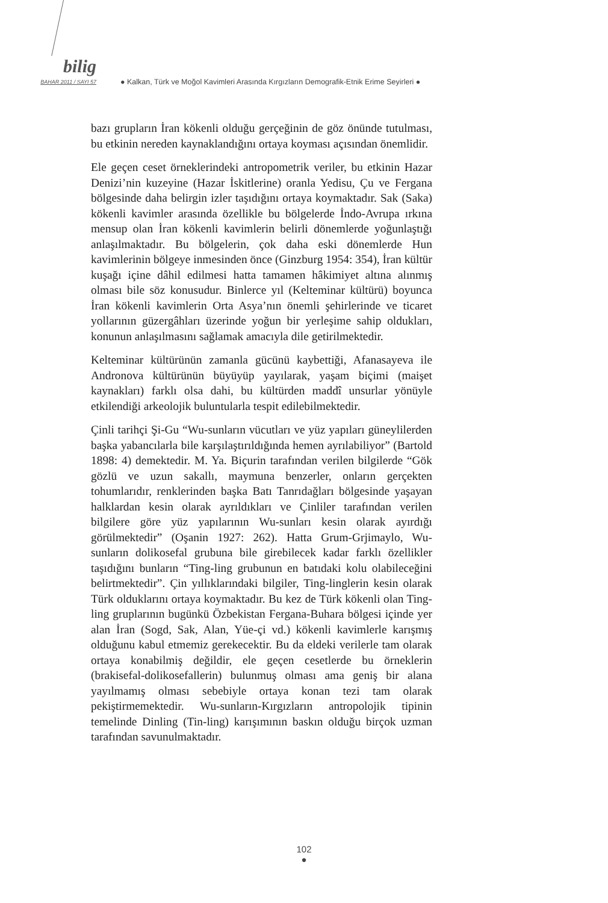bilig
BAHAR 2011 / SAYI 57
● Kalkan, Türk ve Moğol Kavimleri Arasında Kırgızların Demografik-Etnik Erime Seyirleri ●
bazı grupların İran kökenli olduğu gerçeğinin de göz önünde tutulması, bu etkinin nereden kaynaklandığını ortaya koyması açısından önemlidir.
Ele geçen ceset örneklerindeki antropometrik veriler, bu etkinin Hazar Denizi’nin kuzeyine (Hazar İskitlerine) oranla Yedisu, Çu ve Fergana bölgesinde daha belirgin izler taşıdığını ortaya koymaktadır. Sak (Saka) kökenli kavimler arasında özellikle bu bölgelerde İndo-Avrupa ırkına mensup olan İran kökenli kavimlerin belirli dönemlerde yoğunlaştığı anlaşılmaktadır. Bu bölgelerin, çok daha eski dönemlerde Hun kavimlerinin bölgeye inmesinden önce (Ginzburg 1954: 354), İran kültür kuşağı içine dâhil edilmesi hatta tamamen hâkimiyet altına alınmış olması bile söz konusudur. Binlerce yıl (Kelteminar kültürü) boyunca İran kökenli kavimlerin Orta Asya’nın önemli şehirlerinde ve ticaret yollarının güzergâhları üzerinde yoğun bir yerleşime sahip oldukları, konunun anlaşılmasını sağlamak amacıyla dile getirilmektedir.
Kelteminar kültürünün zamanla gücünü kaybettiği, Afanasayeva ile Andronova kültürünün büyüyüp yayılarak, yaşam biçimi (maişet kaynakları) farklı olsa dahi, bu kültürden maddî unsurlar yönüyle etkilendiği arkeolojik buluntularla tespit edilebilmektedir.
Çinli tarihçi Şi-Gu “Wu-sunların vücutları ve yüz yapıları güneylilerden başka yabancılarla bile karşılaştırıldığında hemen ayrılabiliyor” (Bartold 1898: 4) demektedir. M. Ya. Biçurin tarafından verilen bilgilerde “Gök gözlü ve uzun sakallı, maymuna benzerler, onların gerçekten tohumlarıdır, renklerinden başka Batı Tanrıdağları bölgesinde yaşayan halklardan kesin olarak ayrıldıkları ve Çinliler tarafından verilen bilgilere göre yüz yapılarının Wu-sunları kesin olarak ayırdığı görülmektedir” (Oşanin 1927: 262). Hatta Grum-Grjimaylo, Wu-sunların dolikosefal grubuna bile girebilecek kadar farklı özellikler taşıdığını bunların “Ting-ling grubunun en batıdaki kolu olabileceğini belirtmektedir”. Çin yıllıklarındaki bilgiler, Ting-linglerin kesin olarak Türk olduklarını ortaya koymaktadır. Bu kez de Türk kökenli olan Ting-ling gruplarının bugünkü Özbekistan Fergana-Buhara bölgesi içinde yer alan İran (Sogd, Sak, Alan, Yüe-çi vd.) kökenli kavimlerle karışmış olduğunu kabul etmemiz gerekecektir. Bu da eldeki verilerle tam olarak ortaya konabilmiş değildir, ele geçen cesetlerde bu örneklerin (brakisefal-dolikosefallerin) bulunmuş olması ama geniş bir alana yayılmamış olması sebebiyle ortaya konan tezi tam olarak pekiştirmemektedir. Wu-sunların-Kırgızların antropolojik tipinin temelinde Dinling (Tin-ling) karışımının baskın olduğu birçok uzman tarafından savunulmaktadır.
102
●